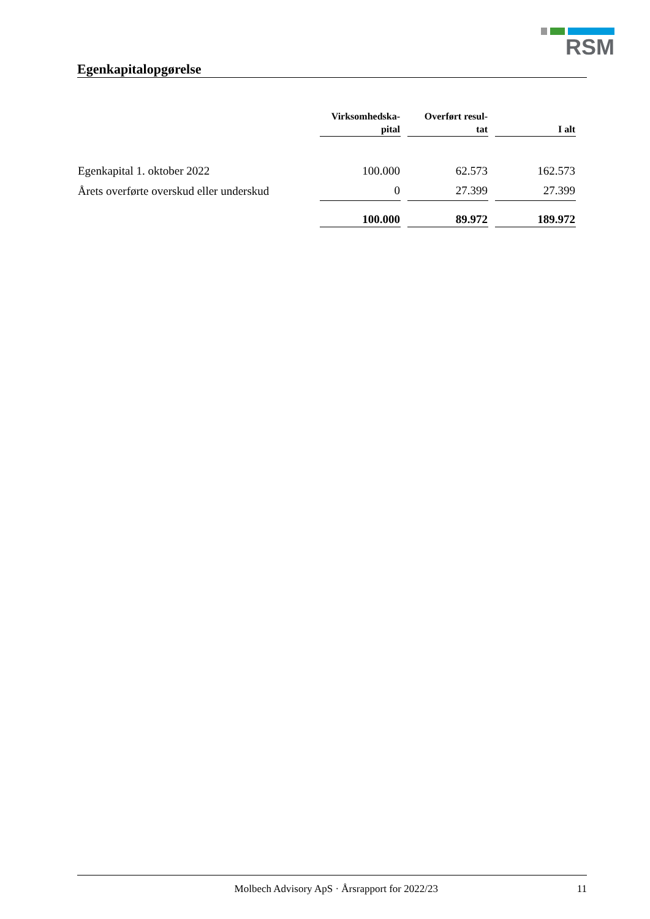RSM
Egenkapitalopgørelse
| | Virksomhedska- pital | Overført resul- tat | I alt |
| --- | --- | --- | --- |
| Egenkapital 1. oktober 2022 | 100.000 | 62.573 | 162.573 |
| Årets overførte overskud eller underskud | 0 | 27.399 | 27.399 |
| | 100.000 | 89.972 | 189.972 |
Molbech Advisory ApS · Årsrapport for 2022/23 11